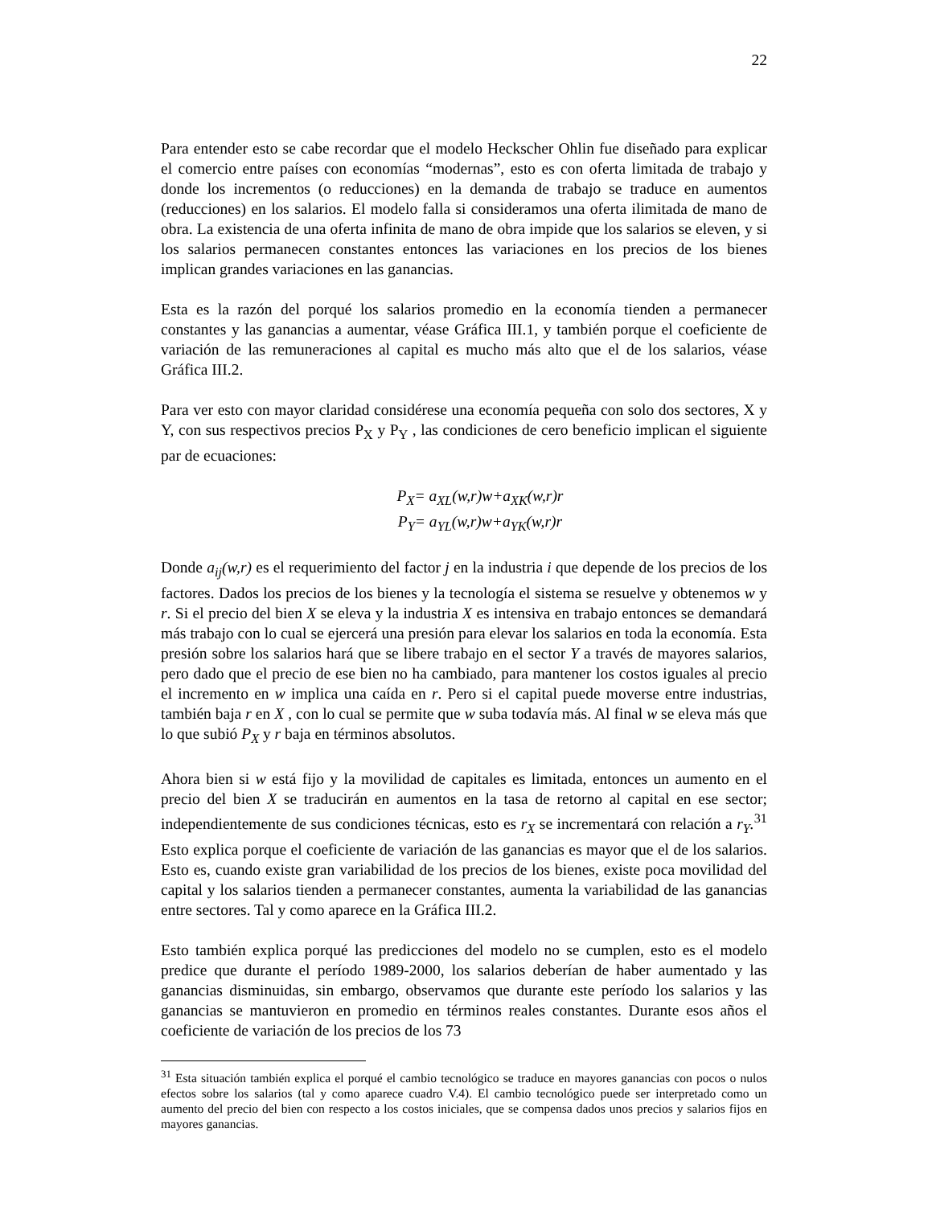22
Para entender esto se cabe recordar que el modelo Heckscher Ohlin fue diseñado para explicar el comercio entre países con economías “modernas”, esto es con oferta limitada de trabajo y donde los incrementos (o reducciones) en la demanda de trabajo se traduce en aumentos (reducciones) en los salarios. El modelo falla si consideramos una oferta ilimitada de mano de obra. La existencia de una oferta infinita de mano de obra impide que los salarios se eleven, y si los salarios permanecen constantes entonces las variaciones en los precios de los bienes implican grandes variaciones en las ganancias.
Esta es la razón del porqué los salarios promedio en la economía tienden a permanecer constantes y las ganancias a aumentar, véase Gráfica III.1, y también porque el coeficiente de variación de las remuneraciones al capital es mucho más alto que el de los salarios, véase Gráfica III.2.
Para ver esto con mayor claridad considérese una economía pequeña con solo dos sectores, X y Y, con sus respectivos precios P<sub>X</sub> y P<sub>Y</sub> , las condiciones de cero beneficio implican el siguiente par de ecuaciones:
P<sub>X</sub>= a<sub>XL</sub>(w,r)w+a<sub>XK</sub>(w,r)r
P<sub>Y</sub>= a<sub>YL</sub>(w,r)w+a<sub>YK</sub>(w,r)r
Donde a<sub>ij</sub>(w,r) es el requerimiento del factor j en la industria i que depende de los precios de los factores. Dados los precios de los bienes y la tecnología el sistema se resuelve y obtenemos w y r. Si el precio del bien X se eleva y la industria X es intensiva en trabajo entonces se demandará más trabajo con lo cual se ejercerá una presión para elevar los salarios en toda la economía. Esta presión sobre los salarios hará que se libere trabajo en el sector Y a través de mayores salarios, pero dado que el precio de ese bien no ha cambiado, para mantener los costos iguales al precio el incremento en w implica una caída en r. Pero si el capital puede moverse entre industrias, también baja r en X , con lo cual se permite que w suba todavía más. Al final w se eleva más que lo que subió P<sub>X</sub> y r baja en términos absolutos.
Ahora bien si w está fijo y la movilidad de capitales es limitada, entonces un aumento en el precio del bien X se traducirán en aumentos en la tasa de retorno al capital en ese sector; independientemente de sus condiciones técnicas, esto es r<sub>X</sub> se incrementará con relación a r<sub>Y</sub>.<sup>31</sup> Esto explica porque el coeficiente de variación de las ganancias es mayor que el de los salarios. Esto es, cuando existe gran variabilidad de los precios de los bienes, existe poca movilidad del capital y los salarios tienden a permanecer constantes, aumenta la variabilidad de las ganancias entre sectores. Tal y como aparece en la Gráfica III.2.
Esto también explica porqué las predicciones del modelo no se cumplen, esto es el modelo predice que durante el período 1989-2000, los salarios deberían de haber aumentado y las ganancias disminuidas, sin embargo, observamos que durante este período los salarios y las ganancias se mantuvieron en promedio en términos reales constantes. Durante esos años el coeficiente de variación de los precios de los 73
<sup>31</sup> Esta situación también explica el porqué el cambio tecnológico se traduce en mayores ganancias con pocos o nulos efectos sobre los salarios (tal y como aparece cuadro V.4). El cambio tecnológico puede ser interpretado como un aumento del precio del bien con respecto a los costos iniciales, que se compensa dados unos precios y salarios fijos en mayores ganancias.